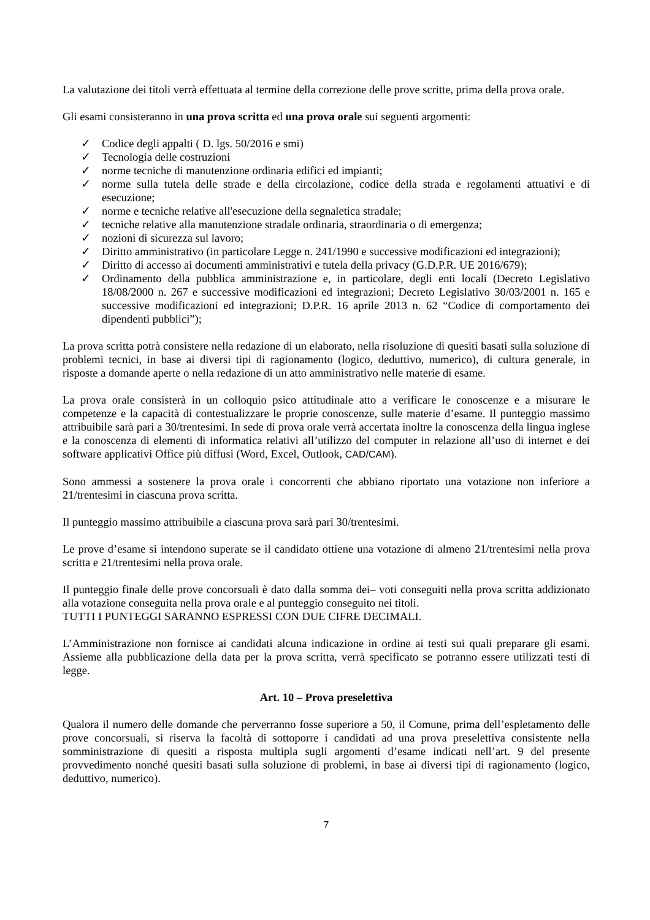La valutazione dei titoli verrà effettuata al termine della correzione delle prove scritte, prima della prova orale.
Gli esami consisteranno in una prova scritta ed una prova orale sui seguenti argomenti:
✓ Codice degli appalti ( D. lgs. 50/2016 e smi)
✓ Tecnologia delle costruzioni
✓ norme tecniche di manutenzione ordinaria edifici ed impianti;
✓ norme sulla tutela delle strade e della circolazione, codice della strada e regolamenti attuativi e di esecuzione;
✓ norme e tecniche relative all'esecuzione della segnaletica stradale;
✓ tecniche relative alla manutenzione stradale ordinaria, straordinaria o di emergenza;
✓ nozioni di sicurezza sul lavoro;
✓ Diritto amministrativo (in particolare Legge n. 241/1990 e successive modificazioni ed integrazioni);
✓ Diritto di accesso ai documenti amministrativi e tutela della privacy (G.D.P.R. UE 2016/679);
✓ Ordinamento della pubblica amministrazione e, in particolare, degli enti locali (Decreto Legislativo 18/08/2000 n. 267 e successive modificazioni ed integrazioni; Decreto Legislativo 30/03/2001 n. 165 e successive modificazioni ed integrazioni; D.P.R. 16 aprile 2013 n. 62 “Codice di comportamento dei dipendenti pubblici”);
La prova scritta potrà consistere nella redazione di un elaborato, nella risoluzione di quesiti basati sulla soluzione di problemi tecnici, in base ai diversi tipi di ragionamento (logico, deduttivo, numerico), di cultura generale, in risposte a domande aperte o nella redazione di un atto amministrativo nelle materie di esame.
La prova orale consisterà in un colloquio psico attitudinale atto a verificare le conoscenze e a misurare le competenze e la capacità di contestualizzare le proprie conoscenze, sulle materie d’esame. Il punteggio massimo attribuibile sarà pari a 30/trentesimi. In sede di prova orale verrà accertata inoltre la conoscenza della lingua inglese e la conoscenza di elementi di informatica relativi all’utilizzo del computer in relazione all’uso di internet e dei software applicativi Office più diffusi (Word, Excel, Outlook, CAD/CAM).
Sono ammessi a sostenere la prova orale i concorrenti che abbiano riportato una votazione non inferiore a 21/trentesimi in ciascuna prova scritta.
Il punteggio massimo attribuibile a ciascuna prova sarà pari 30/trentesimi.
Le prove d’esame si intendono superate se il candidato ottiene una votazione di almeno 21/trentesimi nella prova scritta e 21/trentesimi nella prova orale.
Il punteggio finale delle prove concorsuali è dato dalla somma dei– voti conseguiti nella prova scritta addizionato alla votazione conseguita nella prova orale e al punteggio conseguito nei titoli.
TUTTI I PUNTEGGI SARANNO ESPRESSI CON DUE CIFRE DECIMALI.
L’Amministrazione non fornisce ai candidati alcuna indicazione in ordine ai testi sui quali preparare gli esami. Assieme alla pubblicazione della data per la prova scritta, verrà specificato se potranno essere utilizzati testi di legge.
Art. 10 – Prova preselettiva
Qualora il numero delle domande che perverranno fosse superiore a 50, il Comune, prima dell’espletamento delle prove concorsuali, si riserva la facoltà di sottoporre i candidati ad una prova preselettiva consistente nella somministrazione di quesiti a risposta multipla sugli argomenti d’esame indicati nell’art. 9 del presente provvedimento nonché quesiti basati sulla soluzione di problemi, in base ai diversi tipi di ragionamento (logico, deduttivo, numerico).
7